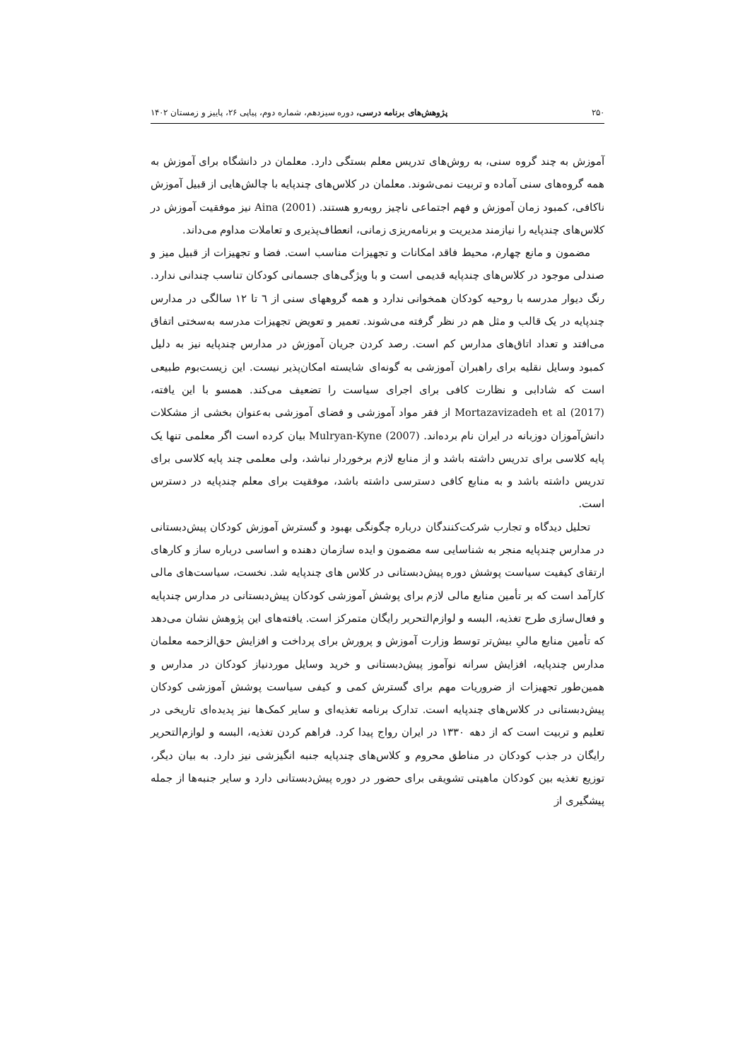۲۵۰ پژوهش‌های برنامه درسی، دوره سیزدهم، شماره دوم، پیاپی ۲۶، پاییز و زمستان ۱۴۰۲
آموزش به چند گروه سنی، به روش‌های تدریس معلم بستگی دارد. معلمان در دانشگاه برای آموزش به همه گروه‌های سنی آماده و تربیت نمی‌شوند. معلمان در کلاس‌های چندپایه با چالش‌هایی از قبیل آموزش ناکافی، کمبود زمان آموزش و فهم اجتماعی ناچیز روبه‌رو هستند. Aina (2001) نیز موفقیت آموزش در کلاس‌های چندپایه را نیازمند مدیریت و برنامه‌ریزی زمانی، انعطاف‌پذیری و تعاملات مداوم می‌داند.
مضمون و مانع چهارم، محیط فاقد امکانات و تجهیزات مناسب است. فضا و تجهیزات از قبیل میز و صندلی موجود در کلاس‌های چندپایه قدیمی است و با ویژگی‌های جسمانی کودکان تناسب چندانی ندارد. رنگ دیوار مدرسه با روحیه کودکان همخوانی ندارد و همه گروههای سنی از ٦ تا ۱۲ سالگی در مدارس چندپایه در یک قالب و مثل هم در نظر گرفته می‌شوند. تعمیر و تعویض تجهیزات مدرسه به‌سختی اتفاق می‌افتد و تعداد اتاق‌های مدارس کم است. رصد کردن جریان آموزش در مدارس چندپایه نیز به دلیل کمبود وسایل نقلیه برای راهبران آموزشی به گونه‌ای شایسته امکان‌پذیر نیست. این زیست‌بوم طبیعی است که شادابی و نظارت کافی برای اجرای سیاست را تضعیف می‌کند. همسو با این یافته، Mortazavizadeh et al (2017) از فقر مواد آموزشی و فضای آموزشی به‌عنوان بخشی از مشکلات دانش‌آموزان دوزبانه در ایران نام برده‌اند. Mulryan-Kyne (2007) بیان کرده است اگر معلمی تنها یک پایه کلاسی برای تدریس داشته باشد و از منابع لازم برخوردار نباشد، ولی معلمی چند پایه کلاسی برای تدریس داشته باشد و به منابع کافی دسترسی داشته باشد، موفقیت برای معلم چندپایه در دسترس است.
تحلیل دیدگاه و تجارب شرکت‌کنندگان درباره چگونگی بهبود و گسترش آموزش کودکان پیش‌دبستانی در مدارس چندپایه منجر به شناسایی سه مضمون و ایده سازمان دهنده و اساسی درباره ساز و کارهای ارتقای کیفیت سیاست پوشش دوره پیش‌دبستانی در کلاس های چندپایه شد. نخست، سیاست‌های مالی کارآمد است که بر تأمین منابع مالی لازم برای پوشش آموزشی کودکان پیش‌دبستانی در مدارس چندپایه و فعال‌سازی طرح تغذیه، البسه و لوازم‌التحریر رایگان متمرکز است. یافته‌های این پژوهش نشان می‌دهد که تأمین منابع مالیِ بیش‌تر توسط وزارت آموزش و پرورش برای پرداخت و افزایش حق‌الزحمه معلمان مدارس چندپایه، افزایش سرانه نوآموز پیش‌دبستانی و خرید وسایل موردنیاز کودکان در مدارس و همین‌طور تجهیزات از ضروریات مهم برای گسترش کمی و کیفی سیاست پوشش آموزشی کودکان پیش‌دبستانی در کلاس‌های چندپایه است. تدارک برنامه تغذیه‌ای و سایر کمک‌ها نیز پدیده‌ای تاریخی در تعلیم و تربیت است که از دهه ۱۳۳۰ در ایران رواج پیدا کرد. فراهم کردن تغذیه، البسه و لوازم‌التحریر رایگان در جذب کودکان در مناطق محروم و کلاس‌های چندپایه جنبه انگیزشی نیز دارد. به بیان دیگر، توزیع تغذیه بین کودکان ماهیتی تشویقی برای حضور در دوره پیش‌دبستانی دارد و سایر جنبه‌ها از جمله پیشگیری از